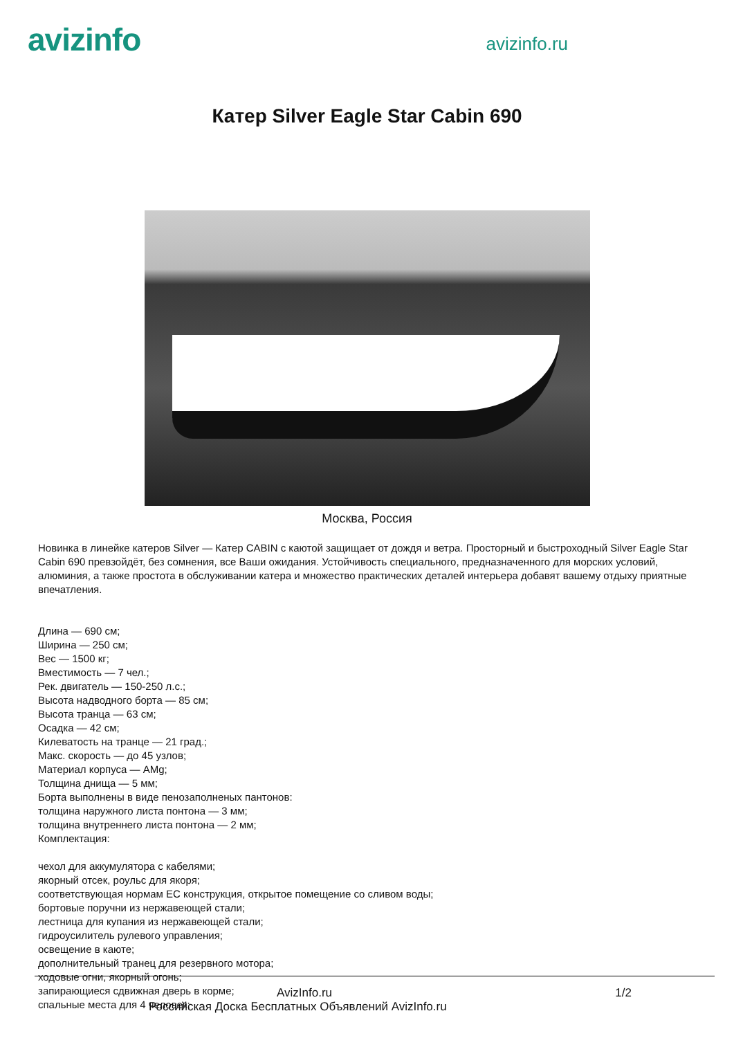avizinfo
avizinfo.ru
Катер Silver Eagle Star Cabin 690
Москва, Россия
Новинка в линейке катеров Silver — Катер CABIN с каютой защищает от дождя и ветра. Просторный и быстроходный Silver Eagle Star Cabin 690 превзойдёт, без сомнения, все Ваши ожидания. Устойчивость специального, предназначенного для морских условий, алюминия, а также простота в обслуживании катера и множество практических деталей интерьера добавят вашему отдыху приятные впечатления.
Длина — 690 см;
Ширина — 250 см;
Вес — 1500 кг;
Вместимость — 7 чел.;
Рек. двигатель — 150-250 л.с.;
Высота надводного борта — 85 см;
Высота транца — 63 см;
Осадка — 42 см;
Килеватость на транце — 21 град.;
Макс. скорость — до 45 узлов;
Материал корпуса — AMg;
Толщина днища — 5 мм;
Борта выполнены в виде пенозаполненых пантонов:
толщина наружного листа понтона — 3 мм;
толщина внутреннего листа понтона — 2 мм;
Комплектация:
чехол для аккумулятора с кабелями;
якорный отсек, роульс для якоря;
соответствующая нормам ЕС конструкция, открытое помещение со сливом воды;
бортовые поручни из нержавеющей стали;
лестница для купания из нержавеющей стали;
гидроусилитель рулевого управления;
освещение в каюте;
дополнительный транец для резервного мотора;
ходовые огни, якорный огонь;
запирающиеся сдвижная дверь в корме;
спальные места для 4 человек;
AvizInfo.ru 1/2
Российская Доска Бесплатных Объявлений AvizInfo.ru